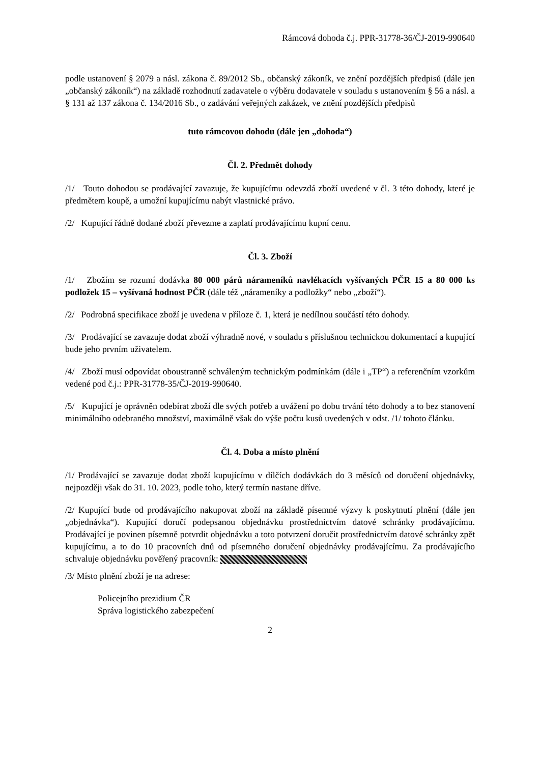Rámcová dohoda č.j. PPR-31778-36/ČJ-2019-990640
podle ustanovení § 2079 a násl. zákona č. 89/2012 Sb., občanský zákoník, ve znění pozdějších předpisů (dále jen „občanský zákoník“) na základě rozhodnutí zadavatele o výběru dodavatele v souladu s ustanovením § 56 a násl. a § 131 až 137 zákona č. 134/2016 Sb., o zadávání veřejných zakázek, ve znění pozdějších předpisů
tuto rámcovou dohodu (dále jen „dohoda“)
Čl. 2. Předmět dohody
/1/ Touto dohodou se prodávající zavazuje, že kupujícímu odevzdá zboží uvedené v čl. 3 této dohody, které je předmětem koupě, a umožní kupujícímu nabýt vlastnické právo.
/2/ Kupující řádně dodané zboží převezme a zaplatí prodávajícímu kupní cenu.
Čl. 3. Zboží
/1/ Zbožím se rozumí dodávka 80 000 párů nárameníků navlékacích vyšívaných PČR 15 a 80 000 ks podložek 15 – vyšívaná hodnost PČR (dále též „nárameníky a podložky“ nebo „zboží“).
/2/ Podrobná specifikace zboží je uvedena v příloze č. 1, která je nedílnou součástí této dohody.
/3/ Prodávající se zavazuje dodat zboží výhradně nové, v souladu s příslušnou technickou dokumentací a kupující bude jeho prvním uživatelem.
/4/ Zboží musí odpovídat oboustranně schváleným technickým podmínkám (dále i „TP“) a referenčním vzorkům vedené pod č.j.: PPR-31778-35/ČJ-2019-990640.
/5/ Kupující je oprávněn odebírat zboží dle svých potřeb a uvážení po dobu trvání této dohody a to bez stanovení minimálního odebraného množství, maximálně však do výše počtu kusů uvedených v odst. /1/ tohoto článku.
Čl. 4. Doba a místo plnění
/1/ Prodávající se zavazuje dodat zboží kupujícímu v dílčích dodávkách do 3 měsíců od doručení objednávky, nejpozději však do 31. 10. 2023, podle toho, který termín nastane dříve.
/2/ Kupující bude od prodávajícího nakupovat zboží na základě písemné výzvy k poskytnutí plnění (dále jen „objednávka“). Kupující doručí podepsanou objednávku prostřednictvím datové schránky prodávajícímu. Prodávající je povinen písemně potvrdit objednávku a toto potvrzení doručit prostřednictvím datové schránky zpět kupujícímu, a to do 10 pracovních dnů od písemného doručení objednávky prodávajícímu. Za prodávajícího schvaluje objednávku pověřený pracovník:
/3/ Místo plnění zboží je na adrese:
Policejního prezidium ČR
Správa logistického zabezpečení
2